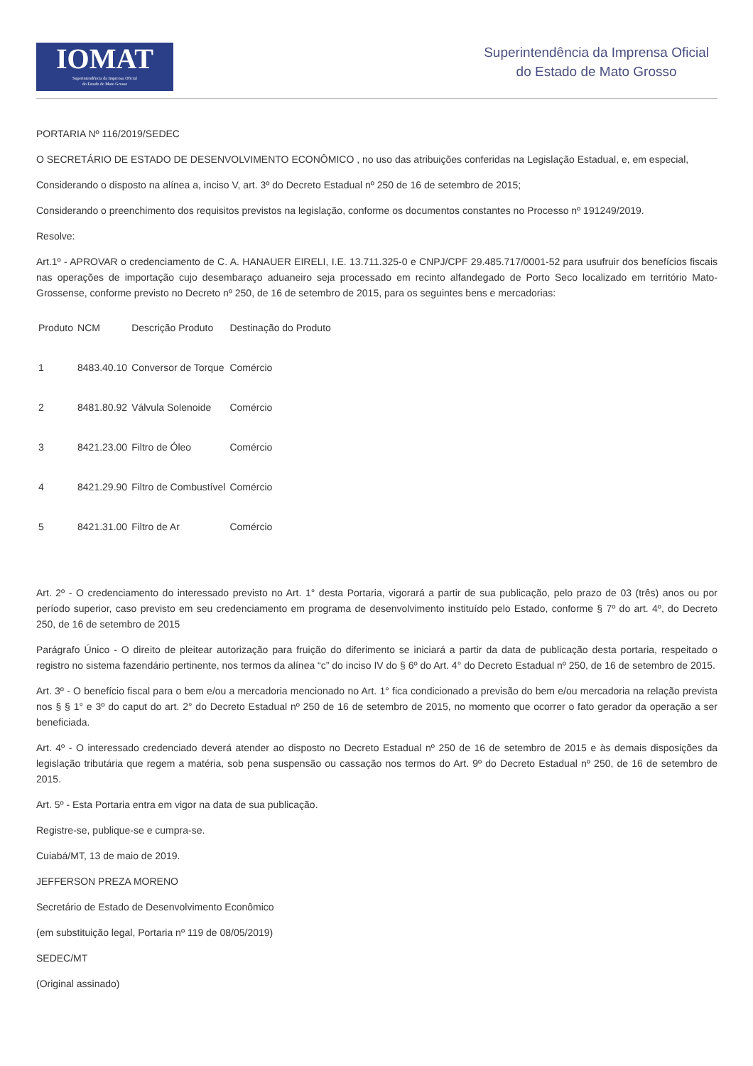IOMAT
Superintendência da Imprensa Oficial
do Estado de Mato Grosso
Superintendência da Imprensa Oficial
do Estado de Mato Grosso
PORTARIA Nº 116/2019/SEDEC
O SECRETÁRIO DE ESTADO DE DESENVOLVIMENTO ECONÔMICO , no uso das atribuições conferidas na Legislação Estadual, e, em especial,
Considerando o disposto na alínea a, inciso V, art. 3º do Decreto Estadual nº 250 de 16 de setembro de 2015;
Considerando o preenchimento dos requisitos previstos na legislação, conforme os documentos constantes no Processo nº 191249/2019.
Resolve:
Art.1º - APROVAR o credenciamento de C. A. HANAUER EIRELI, I.E. 13.711.325-0 e CNPJ/CPF 29.485.717/0001-52 para usufruir dos benefícios fiscais nas operações de importação cujo desembaraço aduaneiro seja processado em recinto alfandegado de Porto Seco localizado em território Mato-Grossense, conforme previsto no Decreto nº 250, de 16 de setembro de 2015, para os seguintes bens e mercadorias:
| Produto | NCM | Descrição Produto | Destinação do Produto |
| 1 | 8483.40.10 | Conversor de Torque | Comércio |
| 2 | 8481.80.92 | Válvula Solenoide | Comércio |
| 3 | 8421.23.00 | Filtro de Óleo | Comércio |
| 4 | 8421.29.90 | Filtro de Combustível | Comércio |
| 5 | 8421.31.00 | Filtro de Ar | Comércio |
Art. 2º - O credenciamento do interessado previsto no Art. 1° desta Portaria, vigorará a partir de sua publicação, pelo prazo de 03 (três) anos ou por período superior, caso previsto em seu credenciamento em programa de desenvolvimento instituído pelo Estado, conforme § 7º do art. 4º, do Decreto 250, de 16 de setembro de 2015
Parágrafo Único - O direito de pleitear autorização para fruição do diferimento se iniciará a partir da data de publicação desta portaria, respeitado o registro no sistema fazendário pertinente, nos termos da alínea “c” do inciso IV do § 6º do Art. 4° do Decreto Estadual nº 250, de 16 de setembro de 2015.
Art. 3º - O benefício fiscal para o bem e/ou a mercadoria mencionado no Art. 1° fica condicionado a previsão do bem e/ou mercadoria na relação prevista nos § § 1° e 3º do caput do art. 2° do Decreto Estadual nº 250 de 16 de setembro de 2015, no momento que ocorrer o fato gerador da operação a ser beneficiada.
Art. 4º - O interessado credenciado deverá atender ao disposto no Decreto Estadual nº 250 de 16 de setembro de 2015 e às demais disposições da legislação tributária que regem a matéria, sob pena suspensão ou cassação nos termos do Art. 9º do Decreto Estadual nº 250, de 16 de setembro de 2015.
Art. 5º - Esta Portaria entra em vigor na data de sua publicação.
Registre-se, publique-se e cumpra-se.
Cuiabá/MT, 13 de maio de 2019.
JEFFERSON PREZA MORENO
Secretário de Estado de Desenvolvimento Econômico
(em substituição legal, Portaria nº 119 de 08/05/2019)
SEDEC/MT
(Original assinado)